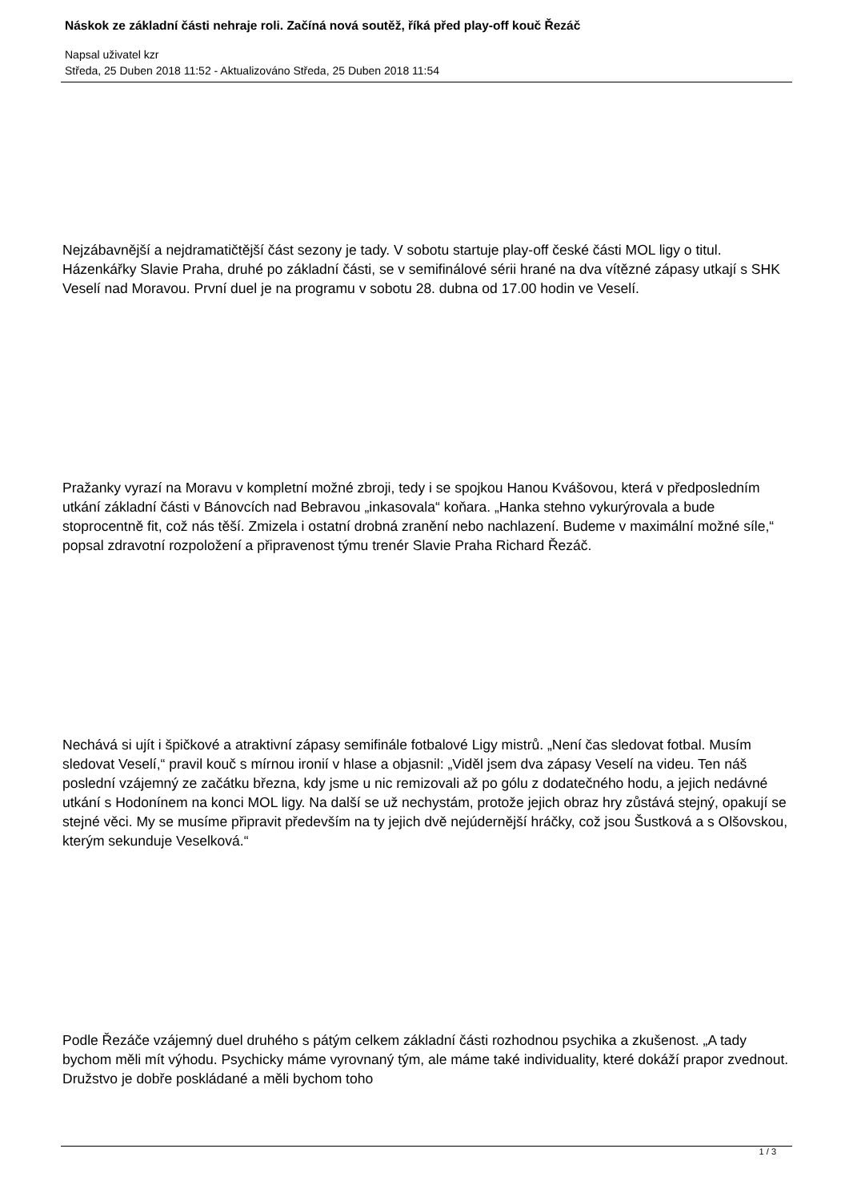Náskok ze základní části nehraje roli. Začíná nová soutěž, říká před play-off kouč Řezáč
Napsal uživatel kzr
Středa, 25 Duben 2018 11:52 - Aktualizováno Středa, 25 Duben 2018 11:54
Nejzábavnější a nejdramatičtější část sezony je tady. V sobotu startuje play-off české části MOL ligy o titul. Házenkářky Slavie Praha, druhé po základní části, se v semifinálové sérii hrané na dva vítězné zápasy utkají s SHK Veselí nad Moravou. První duel je na programu v sobotu 28. dubna od 17.00 hodin ve Veselí.
Pražanky vyrazí na Moravu v kompletní možné zbroji, tedy i se spojkou Hanou Kvášovou, která v předposledním utkání základní části v Bánovcích nad Bebravou „inkasovala“ koňara. „Hanka stehno vykurýrovala a bude stoprocentně fit, což nás těší. Zmizela i ostatní drobná zranění nebo nachlazení. Budeme v maximální možné síle,“ popsal zdravotní rozpoložení a připravenost týmu trenér Slavie Praha Richard Řezáč.
Nechává si ujít i špičkové a atraktivní zápasy semifinále fotbalové Ligy mistrů. „Není čas sledovat fotbal. Musím sledovat Veselí,“ pravil kouč s mírnou ironií v hlase a objasnil: „Viděl jsem dva zápasy Veselí na videu. Ten náš poslední vzájemný ze začátku března, kdy jsme u nic remizovali až po gólu z dodatečného hodu, a jejich nedávné utkání s Hodonínem na konci MOL ligy. Na další se už nechystám, protože jejich obraz hry zůstává stejný, opakují se stejné věci. My se musíme připravit především na ty jejich dvě nejúdernější hráčky, což jsou Šustková a s Olšovskou, kterým sekunduje Veselková.“
Podle Řezáče vzájemný duel druhého s pátým celkem základní části rozhodnou psychika a zkušenost. „A tady bychom měli mít výhodu. Psychicky máme vyrovnaný tým, ale máme také individuality, které dokáží prapor zvednout. Družstvo je dobře poskládané a měli bychom toho
1 / 3